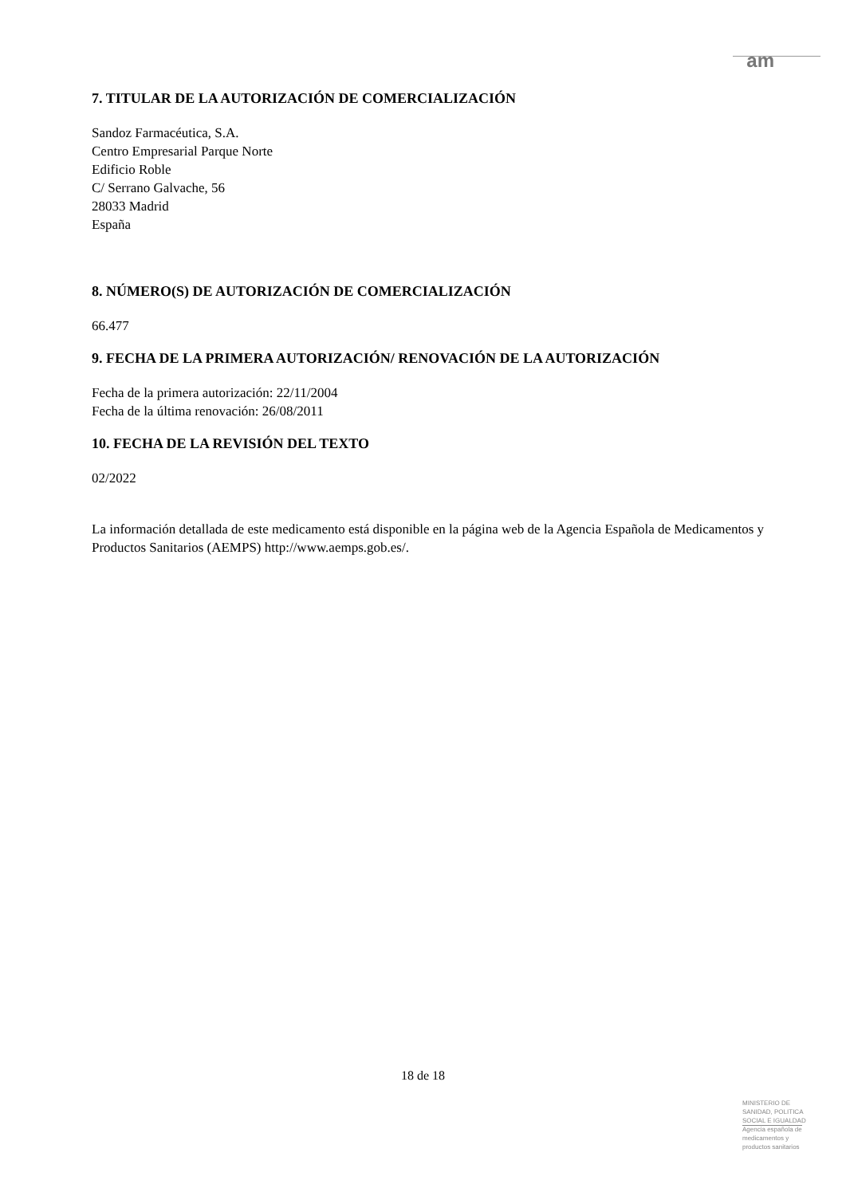am
7. TITULAR DE LA AUTORIZACIÓN DE COMERCIALIZACIÓN
Sandoz Farmacéutica, S.A.
Centro Empresarial Parque Norte
Edificio Roble
C/ Serrano Galvache, 56
28033 Madrid
España
8. NÚMERO(S) DE AUTORIZACIÓN DE COMERCIALIZACIÓN
66.477
9. FECHA DE LA PRIMERA AUTORIZACIÓN/ RENOVACIÓN DE LA AUTORIZACIÓN
Fecha de la primera autorización: 22/11/2004
Fecha de la última renovación: 26/08/2011
10. FECHA DE LA REVISIÓN DEL TEXTO
02/2022
La información detallada de este medicamento está disponible en la página web de la Agencia Española de Medicamentos y Productos Sanitarios (AEMPS) http://www.aemps.gob.es/.
18 de 18
MINISTERIO DE
SANIDAD, POLITICA
SOCIAL E IGUALDAD
Agencia española de
medicamentos y
productos sanitarios